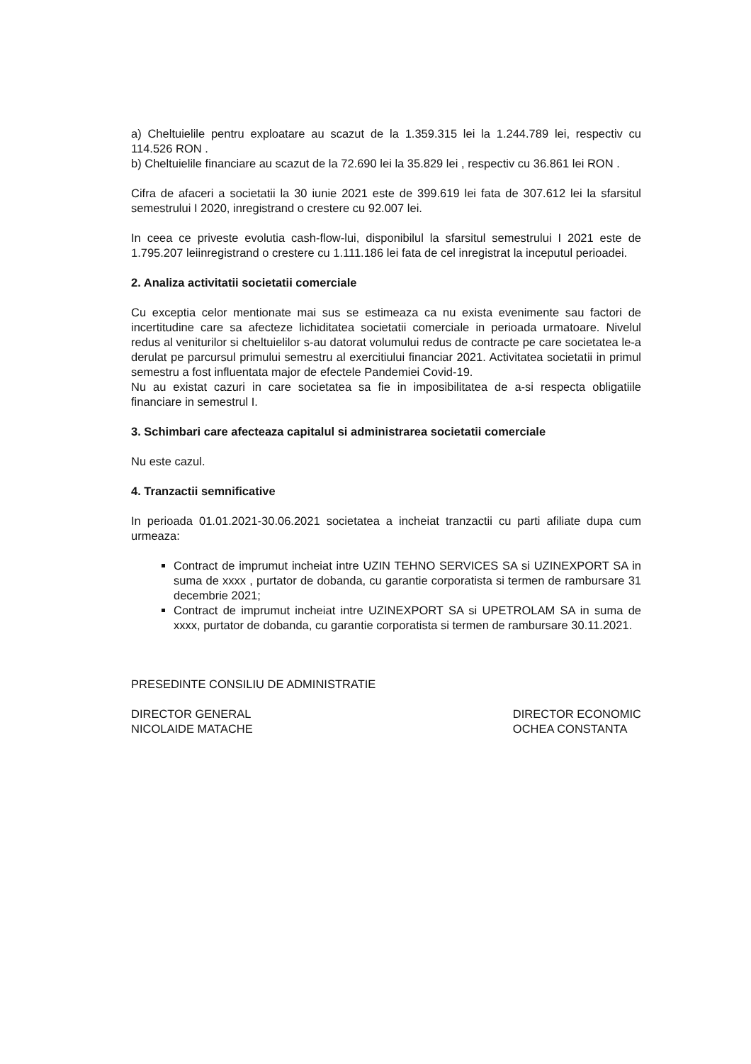a) Cheltuielile pentru exploatare au scazut de la 1.359.315 lei la 1.244.789 lei, respectiv cu 114.526 RON .
b) Cheltuielile financiare au scazut de la 72.690 lei la 35.829 lei , respectiv cu 36.861 lei RON .
Cifra de afaceri a societatii la 30 iunie 2021 este de 399.619 lei fata de 307.612 lei la sfarsitul semestrului I 2020, inregistrand o crestere cu 92.007 lei.
In ceea ce priveste evolutia cash-flow-lui, disponibilul la sfarsitul semestrului I 2021 este de 1.795.207 leiinregistrand o crestere cu 1.111.186 lei fata de cel inregistrat la inceputul perioadei.
2. Analiza activitatii societatii comerciale
Cu exceptia celor mentionate mai sus se estimeaza ca nu exista evenimente sau factori de incertitudine care sa afecteze lichiditatea societatii comerciale in perioada urmatoare. Nivelul redus al veniturilor si cheltuielilor s-au datorat volumului redus de contracte pe care societatea le-a derulat pe parcursul primului semestru al exercitiului financiar 2021. Activitatea societatii in primul semestru a fost influentata major de efectele Pandemiei Covid-19.
Nu au existat cazuri in care societatea sa fie in imposibilitatea de a-si respecta obligatiile financiare in semestrul I.
3. Schimbari care afecteaza capitalul si administrarea societatii comerciale
Nu este cazul.
4. Tranzactii semnificative
In perioada 01.01.2021-30.06.2021 societatea a incheiat tranzactii cu parti afiliate dupa cum urmeaza:
Contract de imprumut incheiat intre UZIN TEHNO SERVICES SA si UZINEXPORT SA in suma de xxxx , purtator de dobanda, cu garantie corporatista si termen de rambursare 31 decembrie 2021;
Contract de imprumut incheiat intre UZINEXPORT SA si UPETROLAM SA in suma de xxxx, purtator de dobanda, cu garantie corporatista si termen de rambursare 30.11.2021.
PRESEDINTE CONSILIU DE ADMINISTRATIE
DIRECTOR GENERAL
NICOLAIDE MATACHE
DIRECTOR ECONOMIC
OCHEA CONSTANTA